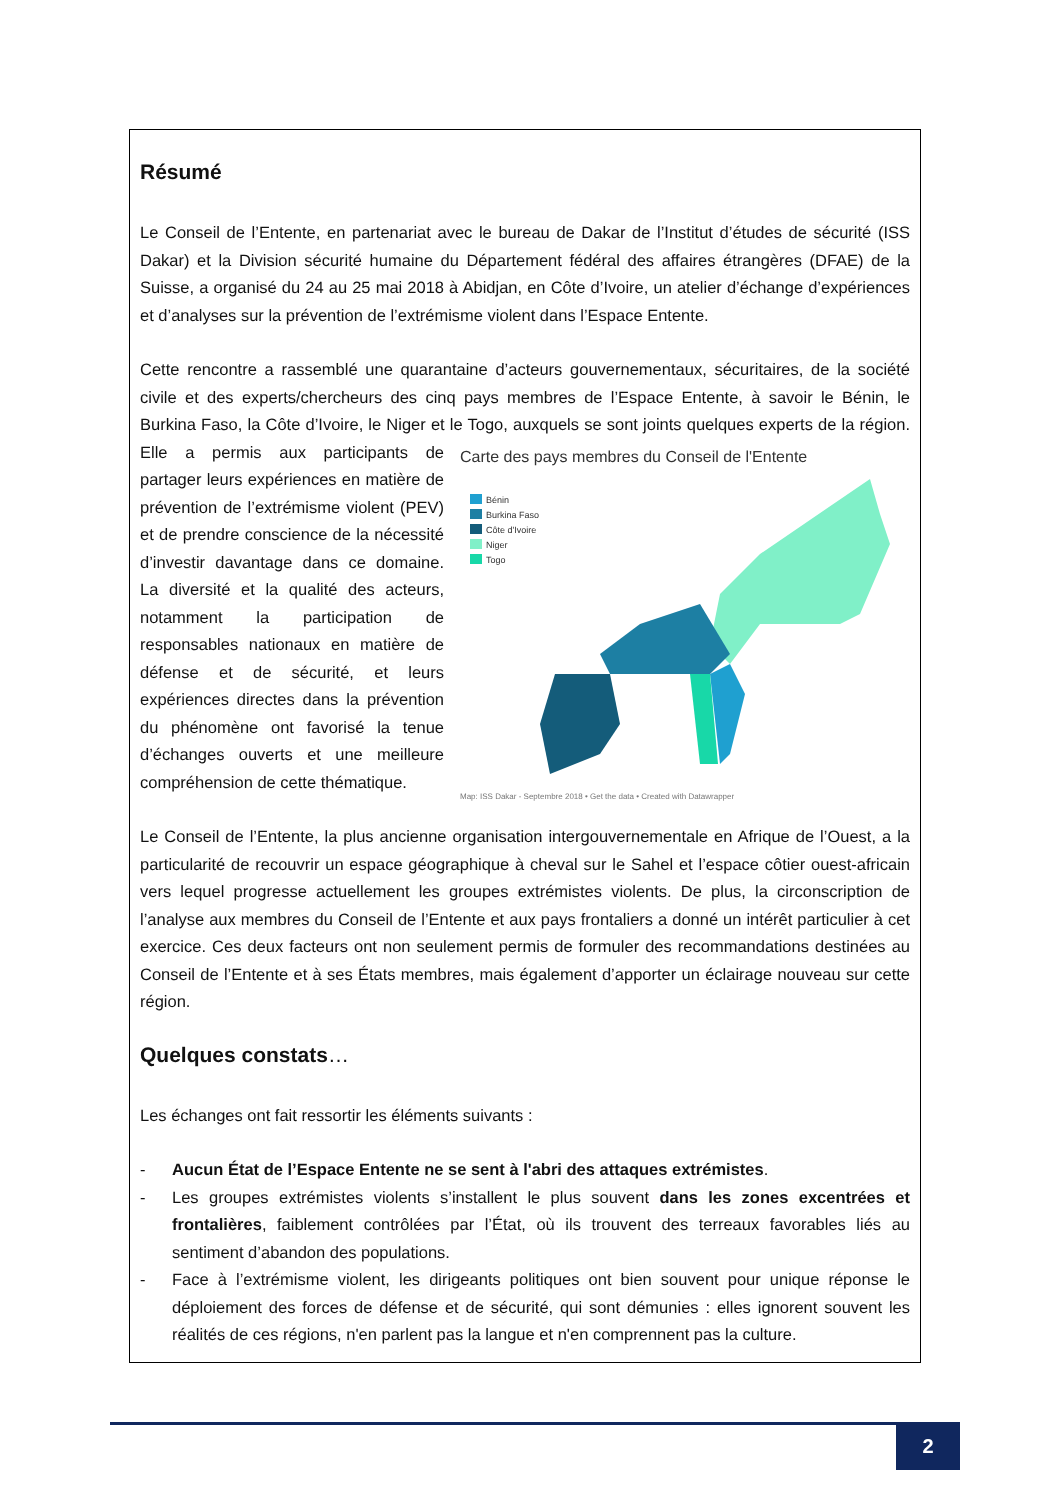Résumé
Le Conseil de l’Entente, en partenariat avec le bureau de Dakar de l’Institut d’études de sécurité (ISS Dakar) et la Division sécurité humaine du Département fédéral des affaires étrangères (DFAE) de la Suisse, a organisé du 24 au 25 mai 2018 à Abidjan, en Côte d’Ivoire, un atelier d’échange d’expériences et d’analyses sur la prévention de l’extrémisme violent dans l’Espace Entente.
Cette rencontre a rassemblé une quarantaine d’acteurs gouvernementaux, sécuritaires, de la société civile et des experts/chercheurs des cinq pays membres de l’Espace Entente, à savoir le Bénin, le Burkina Faso, la Côte d’Ivoire, le Niger et le Togo, auxquels se sont joints quelques experts
Carte des pays membres du Conseil de l'Entente
Bénin
Burkina Faso
Côte d'Ivoire
Niger
Togo
Map: ISS Dakar - Septembre 2018 • Get the data • Created with Datawrapper
de la région. Elle a permis aux participants de partager leurs expériences en matière de prévention de l’extrémisme violent (PEV) et de prendre conscience de la nécessité d’investir davantage dans ce domaine. La diversité et la qualité des acteurs, notamment la participation de responsables nationaux en matière de défense et de sécurité, et leurs expériences directes dans la prévention du phénomène ont favorisé la tenue d’échanges ouverts et une meilleure compréhension de cette thématique.
Le Conseil de l’Entente, la plus ancienne organisation intergouvernementale en Afrique de l’Ouest, a la particularité de recouvrir un espace géographique à cheval sur le Sahel et l’espace côtier ouest-africain vers lequel progresse actuellement les groupes extrémistes violents. De plus, la circonscription de l’analyse aux membres du Conseil de l’Entente et aux pays frontaliers a donné un intérêt particulier à cet exercice. Ces deux facteurs ont non seulement permis de formuler des recommandations destinées au Conseil de l’Entente et à ses États membres, mais également d’apporter un éclairage nouveau sur cette région.
Quelques constats…
Les échanges ont fait ressortir les éléments suivants :
- Aucun État de l’Espace Entente ne se sent à l'abri des attaques extrémistes.
- Les groupes extrémistes violents s’installent le plus souvent dans les zones excentrées et frontalières, faiblement contrôlées par l’État, où ils trouvent des terreaux favorables liés au sentiment d’abandon des populations.
- Face à l’extrémisme violent, les dirigeants politiques ont bien souvent pour unique réponse le déploiement des forces de défense et de sécurité, qui sont démunies : elles ignorent souvent les réalités de ces régions, n'en parlent pas la langue et n'en comprennent pas la culture.
2